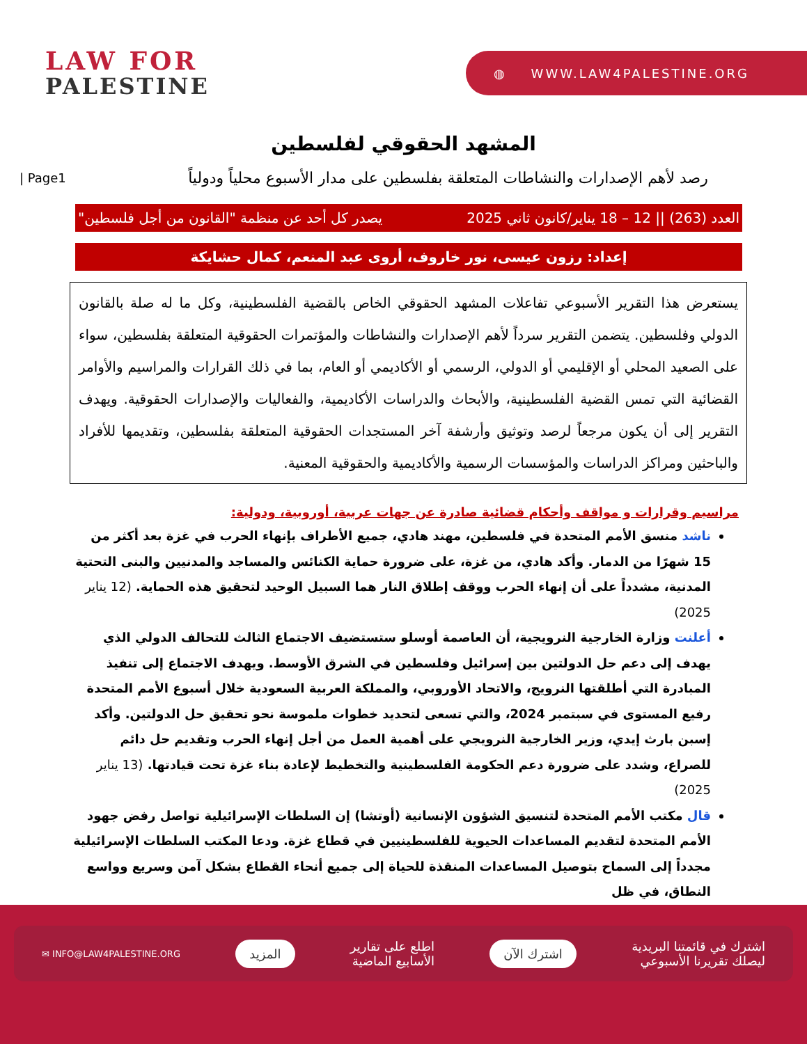LAW FOR
PALESTINE
◍ WWW.LAW4PALESTINE.ORG
المشهد الحقوقي لفلسطين
| Page1
رصد لأهم الإصدارات والنشاطات المتعلقة بفلسطين على مدار الأسبوع محلياً ودولياً
العدد (263) || 12 – 18 يناير/كانون ثاني 2025 يصدر كل أحد عن منظمة "القانون من أجل فلسطين"
إعداد: رزون عيسى، نور خاروف، أروى عبد المنعم، كمال حشايكة
يستعرض هذا التقرير الأسبوعي تفاعلات المشهد الحقوقي الخاص بالقضية الفلسطينية، وكل ما له صلة بالقانون الدولي وفلسطين. يتضمن التقرير سرداً لأهم الإصدارات والنشاطات والمؤتمرات الحقوقية المتعلقة بفلسطين، سواء على الصعيد المحلي أو الإقليمي أو الدولي، الرسمي أو الأكاديمي أو العام، بما في ذلك القرارات والمراسيم والأوامر القضائية التي تمس القضية الفلسطينية، والأبحاث والدراسات الأكاديمية، والفعاليات والإصدارات الحقوقية. ويهدف التقرير إلى أن يكون مرجعاً لرصد وتوثيق وأرشفة آخر المستجدات الحقوقية المتعلقة بفلسطين، وتقديمها للأفراد والباحثين ومراكز الدراسات والمؤسسات الرسمية والأكاديمية والحقوقية المعنية.
مراسيم وقرارات و مواقف وأحكام قضائية صادرة عن جهات عربية، أوروبية، ودولية:
ناشد منسق الأمم المتحدة في فلسطين، مهند هادي، جميع الأطراف بإنهاء الحرب في غزة بعد أكثر من 15 شهرًا من الدمار. وأكد هادي، من غزة، على ضرورة حماية الكنائس والمساجد والمدنيين والبنى التحتية المدنية، مشدداً على أن إنهاء الحرب ووقف إطلاق النار هما السبيل الوحيد لتحقيق هذه الحماية. (12 يناير 2025)
أعلنت وزارة الخارجية النرويجية، أن العاصمة أوسلو ستستضيف الاجتماع الثالث للتحالف الدولي الذي يهدف إلى دعم حل الدولتين بين إسرائيل وفلسطين في الشرق الأوسط. ويهدف الاجتماع إلى تنفيذ المبادرة التي أطلقتها النرويج، والاتحاد الأوروبي، والمملكة العربية السعودية خلال أسبوع الأمم المتحدة رفيع المستوى في سبتمبر 2024، والتي تسعى لتحديد خطوات ملموسة نحو تحقيق حل الدولتين. وأكد إسبن بارث إيدي، وزير الخارجية النرويجي على أهمية العمل من أجل إنهاء الحرب وتقديم حل دائم للصراع، وشدد على ضرورة دعم الحكومة الفلسطينية والتخطيط لإعادة بناء غزة تحت قيادتها. (13 يناير 2025)
قال مكتب الأمم المتحدة لتنسيق الشؤون الإنسانية (أوتشا) إن السلطات الإسرائيلية تواصل رفض جهود الأمم المتحدة لتقديم المساعدات الحيوية للفلسطينيين في قطاع غزة. ودعا المكتب السلطات الإسرائيلية مجدداً إلى السماح بتوصيل المساعدات المنقذة للحياة إلى جميع أنحاء القطاع بشكل آمن وسريع وواسع النطاق، في ظل
اشترك في قائمتنا البريدية
ليصلك تقريرنا الأسبوعي اشترك الآن اطلع على تقارير
الأسابيع الماضية المزيد ✉ INFO@LAW4PALESTINE.ORG